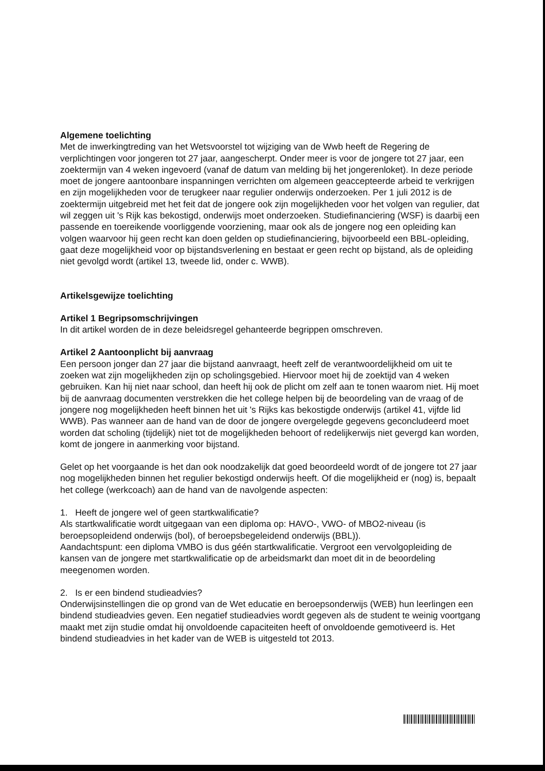Algemene toelichting
Met de inwerkingtreding van het Wetsvoorstel tot wijziging van de Wwb heeft de Regering de verplichtingen voor jongeren tot 27 jaar, aangescherpt. Onder meer is voor de jongere tot 27 jaar, een zoektermijn van 4 weken ingevoerd (vanaf de datum van melding bij het jongerenloket). In deze periode moet de jongere aantoonbare inspanningen verrichten om algemeen geaccepteerde arbeid te verkrijgen en zijn mogelijkheden voor de terugkeer naar regulier onderwijs onderzoeken. Per 1 juli 2012 is de zoektermijn uitgebreid met het feit dat de jongere ook zijn mogelijkheden voor het volgen van regulier, dat wil zeggen uit 's Rijk kas bekostigd, onderwijs moet onderzoeken. Studiefinanciering (WSF) is daarbij een passende en toereikende voorliggende voorziening, maar ook als de jongere nog een opleiding kan volgen waarvoor hij geen recht kan doen gelden op studiefinanciering, bijvoorbeeld een BBL-opleiding, gaat deze mogelijkheid voor op bijstandsverlening en bestaat er geen recht op bijstand, als de opleiding niet gevolgd wordt (artikel 13, tweede lid, onder c. WWB).
Artikelsgewijze toelichting
Artikel 1 Begripsomschrijvingen
In dit artikel worden de in deze beleidsregel gehanteerde begrippen omschreven.
Artikel 2 Aantoonplicht bij aanvraag
Een persoon jonger dan 27 jaar die bijstand aanvraagt, heeft zelf de verantwoordelijkheid om uit te zoeken wat zijn mogelijkheden zijn op scholingsgebied. Hiervoor moet hij de zoektijd van 4 weken gebruiken. Kan hij niet naar school, dan heeft hij ook de plicht om zelf aan te tonen waarom niet. Hij moet bij de aanvraag documenten verstrekken die het college helpen bij de beoordeling van de vraag of de jongere nog mogelijkheden heeft binnen het uit 's Rijks kas bekostigde onderwijs (artikel 41, vijfde lid WWB). Pas wanneer aan de hand van de door de jongere overgelegde gegevens geconcludeerd moet worden dat scholing (tijdelijk) niet tot de mogelijkheden behoort of redelijkerwijs niet gevergd kan worden, komt de jongere in aanmerking voor bijstand.
Gelet op het voorgaande is het dan ook noodzakelijk dat goed beoordeeld wordt of de jongere tot 27 jaar nog mogelijkheden binnen het regulier bekostigd onderwijs heeft. Of die mogelijkheid er (nog) is, bepaalt het college (werkcoach) aan de hand van de navolgende aspecten:
1. Heeft de jongere wel of geen startkwalificatie?
Als startkwalificatie wordt uitgegaan van een diploma op: HAVO-, VWO- of MBO2-niveau (is beroepsopleidend onderwijs (bol), of beroepsbegeleidend onderwijs (BBL)).
Aandachtspunt: een diploma VMBO is dus géén startkwalificatie. Vergroot een vervolgopleiding de kansen van de jongere met startkwalificatie op de arbeidsmarkt dan moet dit in de beoordeling meegenomen worden.
2. Is er een bindend studieadvies?
Onderwijsinstellingen die op grond van de Wet educatie en beroepsonderwijs (WEB) hun leerlingen een bindend studieadvies geven. Een negatief studieadvies wordt gegeven als de student te weinig voortgang maakt met zijn studie omdat hij onvoldoende capaciteiten heeft of onvoldoende gemotiveerd is. Het bindend studieadvies in het kader van de WEB is uitgesteld tot 2013.